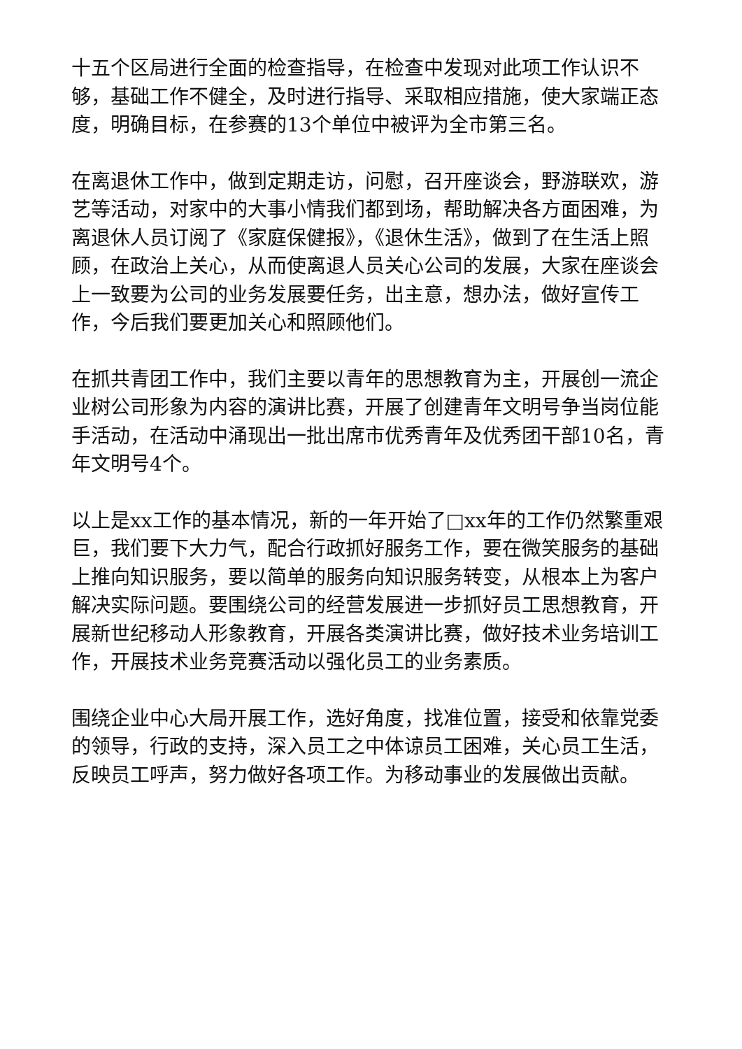十五个区局进行全面的检查指导，在检查中发现对此项工作认识不够，基础工作不健全，及时进行指导、采取相应措施，使大家端正态度，明确目标，在参赛的13个单位中被评为全市第三名。
在离退休工作中，做到定期走访，问慰，召开座谈会，野游联欢，游艺等活动，对家中的大事小情我们都到场，帮助解决各方面困难，为离退休人员订阅了《家庭保健报》，《退休生活》，做到了在生活上照顾，在政治上关心，从而使离退人员关心公司的发展，大家在座谈会上一致要为公司的业务发展要任务，出主意，想办法，做好宣传工作，今后我们要更加关心和照顾他们。
在抓共青团工作中，我们主要以青年的思想教育为主，开展创一流企业树公司形象为内容的演讲比赛，开展了创建青年文明号争当岗位能手活动，在活动中涌现出一批出席市优秀青年及优秀团干部10名，青年文明号4个。
以上是xx工作的基本情况，新的一年开始了□xx年的工作仍然繁重艰巨，我们要下大力气，配合行政抓好服务工作，要在微笑服务的基础上推向知识服务，要以简单的服务向知识服务转变，从根本上为客户解决实际问题。要围绕公司的经营发展进一步抓好员工思想教育，开展新世纪移动人形象教育，开展各类演讲比赛，做好技术业务培训工作，开展技术业务竞赛活动以强化员工的业务素质。
围绕企业中心大局开展工作，选好角度，找准位置，接受和依靠党委的领导，行政的支持，深入员工之中体谅员工困难，关心员工生活，反映员工呼声，努力做好各项工作。为移动事业的发展做出贡献。